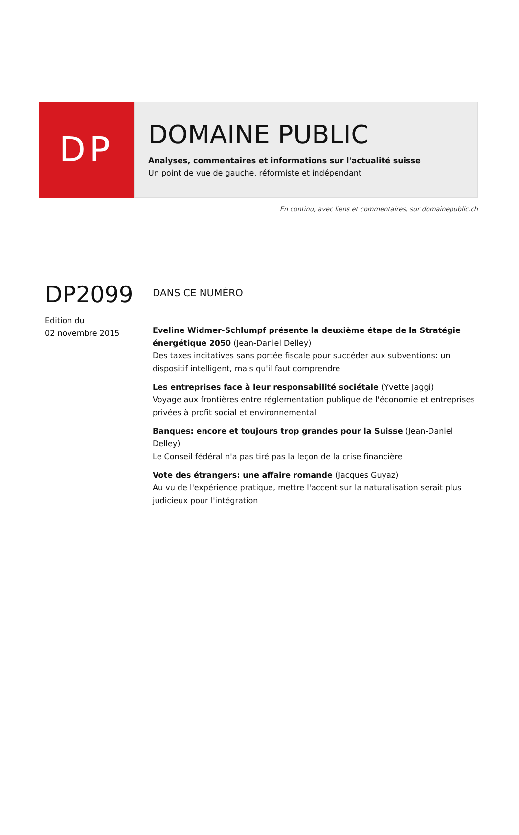DP
DOMAINE PUBLIC
Analyses, commentaires et informations sur l'actualité suisse
Un point de vue de gauche, réformiste et indépendant
En continu, avec liens et commentaires, sur domainepublic.ch
DP2099
Edition du
02 novembre 2015
DANS CE NUMÉRO
Eveline Widmer-Schlumpf présente la deuxième étape de la Stratégie énergétique 2050 (Jean-Daniel Delley)
Des taxes incitatives sans portée fiscale pour succéder aux subventions: un dispositif intelligent, mais qu'il faut comprendre
Les entreprises face à leur responsabilité sociétale (Yvette Jaggi)
Voyage aux frontières entre réglementation publique de l'économie et entreprises privées à profit social et environnemental
Banques: encore et toujours trop grandes pour la Suisse (Jean-Daniel Delley)
Le Conseil fédéral n'a pas tiré pas la leçon de la crise financière
Vote des étrangers: une affaire romande (Jacques Guyaz)
Au vu de l'expérience pratique, mettre l'accent sur la naturalisation serait plus judicieux pour l'intégration